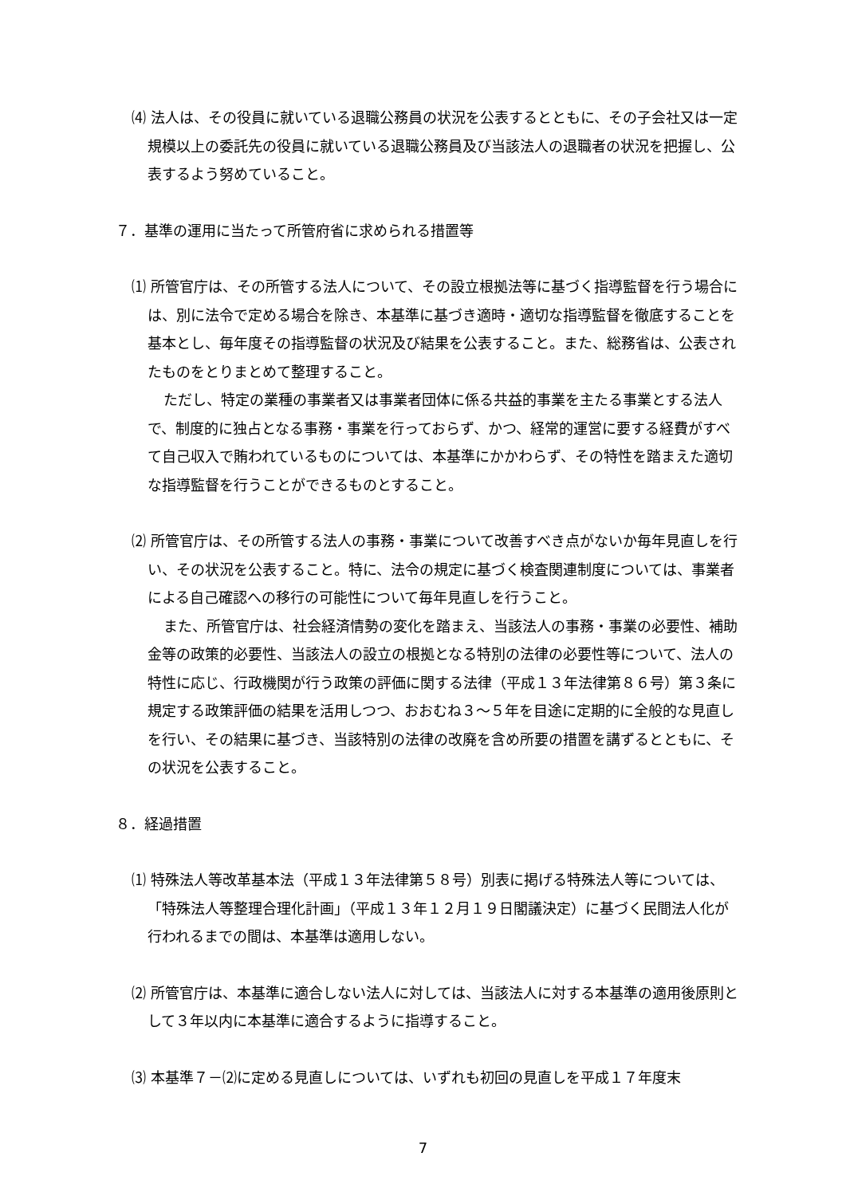⑷ 法人は、その役員に就いている退職公務員の状況を公表するとともに、その子会社又は一定規模以上の委託先の役員に就いている退職公務員及び当該法人の退職者の状況を把握し、公表するよう努めていること。
７．基準の運用に当たって所管府省に求められる措置等
⑴ 所管官庁は、その所管する法人について、その設立根拠法等に基づく指導監督を行う場合には、別に法令で定める場合を除き、本基準に基づき適時・適切な指導監督を徹底することを基本とし、毎年度その指導監督の状況及び結果を公表すること。また、総務省は、公表されたものをとりまとめて整理すること。
ただし、特定の業種の事業者又は事業者団体に係る共益的事業を主たる事業とする法人で、制度的に独占となる事務・事業を行っておらず、かつ、経常的運営に要する経費がすべて自己収入で賄われているものについては、本基準にかかわらず、その特性を踏まえた適切な指導監督を行うことができるものとすること。
⑵ 所管官庁は、その所管する法人の事務・事業について改善すべき点がないか毎年見直しを行い、その状況を公表すること。特に、法令の規定に基づく検査関連制度については、事業者による自己確認への移行の可能性について毎年見直しを行うこと。
また、所管官庁は、社会経済情勢の変化を踏まえ、当該法人の事務・事業の必要性、補助金等の政策的必要性、当該法人の設立の根拠となる特別の法律の必要性等について、法人の特性に応じ、行政機関が行う政策の評価に関する法律（平成１３年法律第８６号）第３条に規定する政策評価の結果を活用しつつ、おおむね３～５年を目途に定期的に全般的な見直しを行い、その結果に基づき、当該特別の法律の改廃を含め所要の措置を講ずるとともに、その状況を公表すること。
８．経過措置
⑴ 特殊法人等改革基本法（平成１３年法律第５８号）別表に掲げる特殊法人等については、「特殊法人等整理合理化計画」（平成１３年１２月１９日閣議決定）に基づく民間法人化が行われるまでの間は、本基準は適用しない。
⑵ 所管官庁は、本基準に適合しない法人に対しては、当該法人に対する本基準の適用後原則として３年以内に本基準に適合するように指導すること。
⑶ 本基準７－⑵に定める見直しについては、いずれも初回の見直しを平成１７年度末
7